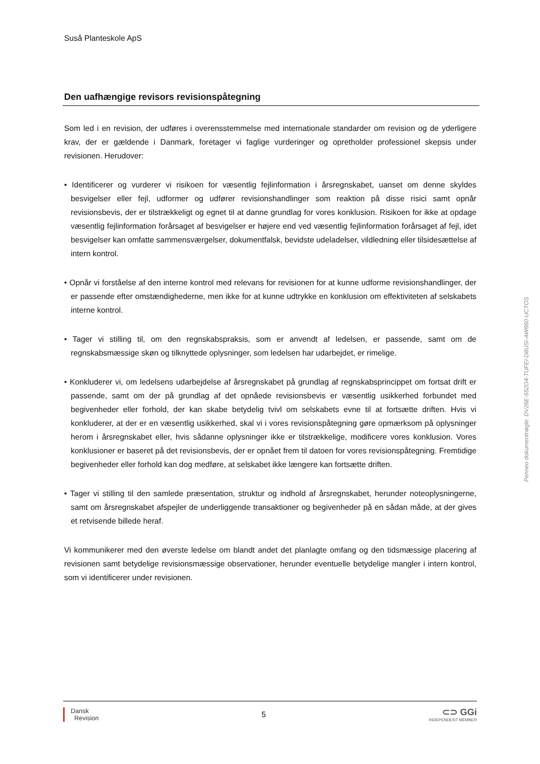Suså Planteskole ApS
Den uafhængige revisors revisionspåtegning
Som led i en revision, der udføres i overensstemmelse med internationale standarder om revision og de yderligere krav, der er gældende i Danmark, foretager vi faglige vurderinger og opretholder professionel skepsis under revisionen. Herudover:
• Identificerer og vurderer vi risikoen for væsentlig fejlinformation i årsregnskabet, uanset om denne skyldes besvigelser eller fejl, udformer og udfører revisionshandlinger som reaktion på disse risici samt opnår revisionsbevis, der er tilstrækkeligt og egnet til at danne grundlag for vores konklusion. Risikoen for ikke at opdage væsentlig fejlinformation forårsaget af besvigelser er højere end ved væsentlig fejlinformation forårsaget af fejl, idet besvigelser kan omfatte sammensværgelser, dokumentfalsk, bevidste udeladelser, vildledning eller tilsidesættelse af intern kontrol.
• Opnår vi forståelse af den interne kontrol med relevans for revisionen for at kunne udforme revisionshandlinger, der er passende efter omstændighederne, men ikke for at kunne udtrykke en konklusion om effektiviteten af selskabets interne kontrol.
• Tager vi stilling til, om den regnskabspraksis, som er anvendt af ledelsen, er passende, samt om de regnskabsmæssige skøn og tilknyttede oplysninger, som ledelsen har udarbejdet, er rimelige.
• Konkluderer vi, om ledelsens udarbejdelse af årsregnskabet på grundlag af regnskabsprincippet om fortsat drift er passende, samt om der på grundlag af det opnåede revisionsbevis er væsentlig usikkerhed forbundet med begivenheder eller forhold, der kan skabe betydelig tvivl om selskabets evne til at fortsætte driften. Hvis vi konkluderer, at der er en væsentlig usikkerhed, skal vi i vores revisionspåtegning gøre opmærksom på oplysninger herom i årsregnskabet eller, hvis sådanne oplysninger ikke er tilstrækkelige, modificere vores konklusion. Vores konklusioner er baseret på det revisionsbevis, der er opnået frem til datoen for vores revisionspåtegning. Fremtidige begivenheder eller forhold kan dog medføre, at selskabet ikke længere kan fortsætte driften.
• Tager vi stilling til den samlede præsentation, struktur og indhold af årsregnskabet, herunder noteoplysningerne, samt om årsregnskabet afspejler de underliggende transaktioner og begivenheder på en sådan måde, at der gives et retvisende billede heraf.
Vi kommunikerer med den øverste ledelse om blandt andet det planlagte omfang og den tidsmæssige placering af revisionen samt betydelige revisionsmæssige observationer, herunder eventuelle betydelige mangler i intern kontrol, som vi identificerer under revisionen.
Dansk
Revision
5
⊂⊃ GGi
INDEPENDENT MEMBER
Penneo dokumentnøgle: DV26E-552O4-TUFEI-D8USI-AW660-UCTOS